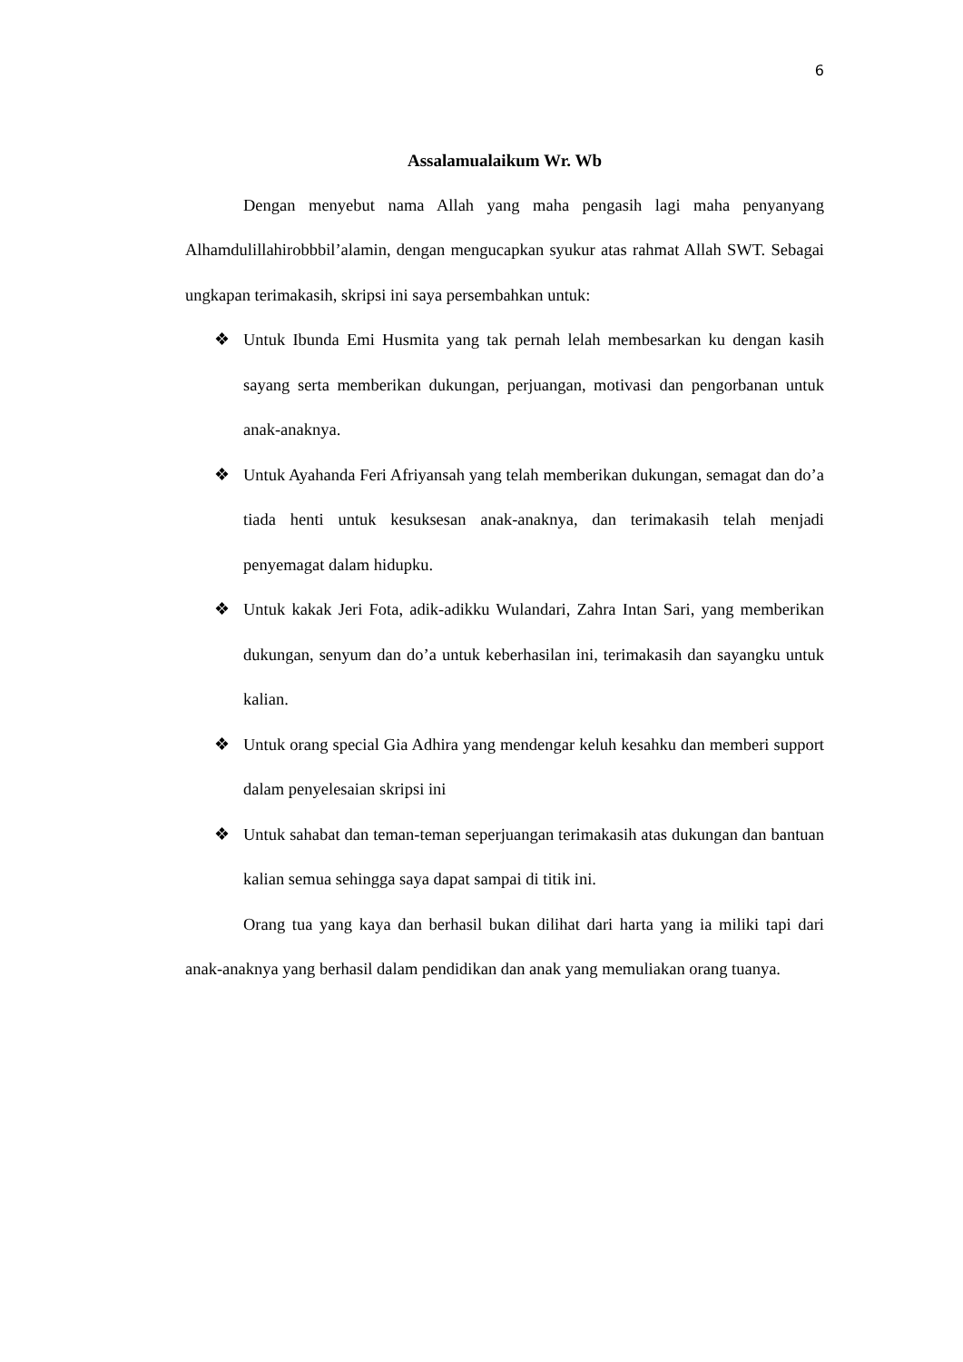6
Assalamualaikum Wr. Wb
Dengan menyebut nama Allah yang maha pengasih lagi maha penyanyang Alhamdulillahirobbbil’alamin, dengan mengucapkan syukur atas rahmat Allah SWT. Sebagai ungkapan terimakasih, skripsi ini saya persembahkan untuk:
❖ Untuk Ibunda Emi Husmita yang tak pernah lelah membesarkan ku dengan kasih sayang serta memberikan dukungan, perjuangan, motivasi dan pengorbanan untuk anak-anaknya.
❖ Untuk Ayahanda Feri Afriyansah yang telah memberikan dukungan, semagat dan do’a tiada henti untuk kesuksesan anak-anaknya, dan terimakasih telah menjadi penyemagat dalam hidupku.
❖ Untuk kakak Jeri Fota, adik-adikku Wulandari, Zahra Intan Sari, yang memberikan dukungan, senyum dan do’a untuk keberhasilan ini, terimakasih dan sayangku untuk kalian.
❖ Untuk orang special Gia Adhira yang mendengar keluh kesahku dan memberi support dalam penyelesaian skripsi ini
❖ Untuk sahabat dan teman-teman seperjuangan terimakasih atas dukungan dan bantuan kalian semua sehingga saya dapat sampai di titik ini.
Orang tua yang kaya dan berhasil bukan dilihat dari harta yang ia miliki tapi dari anak-anaknya yang berhasil dalam pendidikan dan anak yang memuliakan orang tuanya.